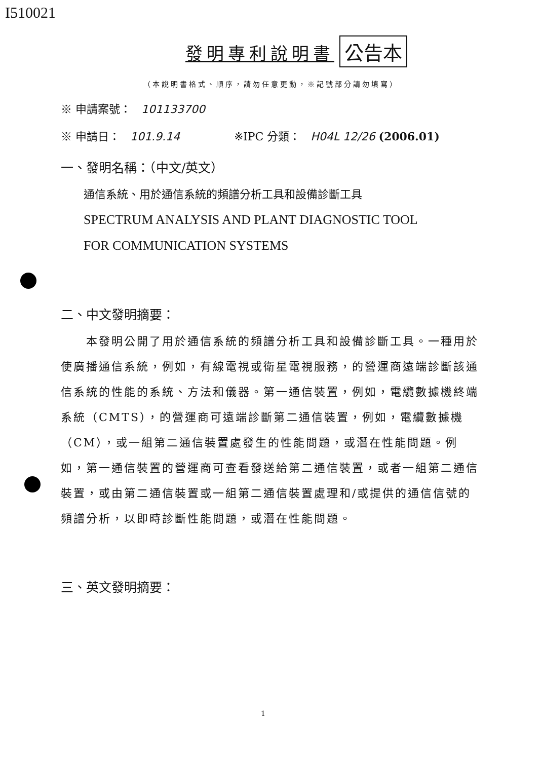I510021
發明專利說明書 公告本
（本說明書格式、順序，請勿任意更動，※記號部分請勿填寫）
※ 申請案號： 101133700
※ 申請日： 101.9.14 ※IPC 分類： H04L 12/26 (2006.01)
一、發明名稱：（中文/英文）
通信系統、用於通信系統的頻譜分析工具和設備診斷工具
SPECTRUM ANALYSIS AND PLANT DIAGNOSTIC TOOL
FOR COMMUNICATION SYSTEMS
二、中文發明摘要：
　　本發明公開了用於通信系統的頻譜分析工具和設備診斷工具。一種用於使廣播通信系統，例如，有線電視或衛星電視服務，的營運商遠端診斷該通信系統的性能的系統、方法和儀器。第一通信裝置，例如，電纜數據機終端系統（CMTS），的營運商可遠端診斷第二通信裝置，例如，電纜數據機（CM），或一組第二通信裝置處發生的性能問題，或潛在性能問題。例如，第一通信裝置的營運商可查看發送給第二通信裝置，或者一組第二通信裝置，或由第二通信裝置或一組第二通信裝置處理和/或提供的通信信號的頻譜分析，以即時診斷性能問題，或潛在性能問題。
三、英文發明摘要：
1